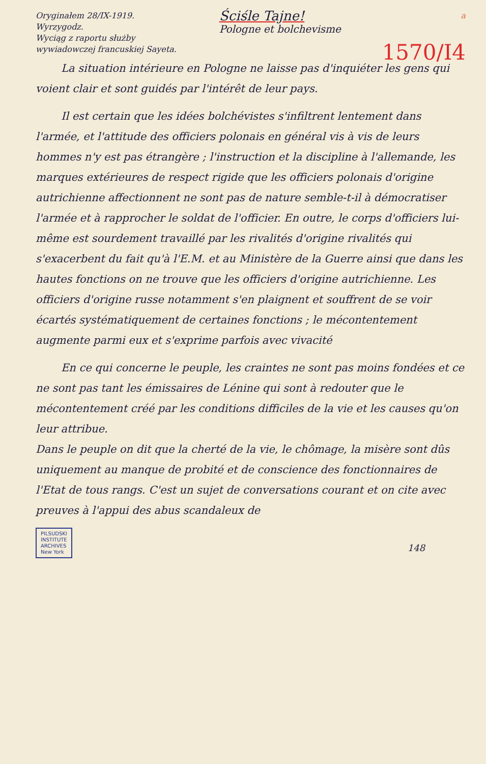Oryginałem 28/IX-1919. Wyrzygodz.
Wyciąg z raportu służby wywiadowczej francuskiej Sayeta.
Ściśle Tajne!
Pologne et bolchevisme
a
1570/I4
La situation intérieure en Pologne ne laisse pas d'inquiéter les gens qui voient clair et sont guidés par l'intérêt de leur pays.
Il est certain que les idées bolchévistes s'infiltrent lentement dans l'armée, et l'attitude des officiers polonais en général vis à vis de leurs hommes n'y est pas étrangère ; l'instruction et la discipline à l'allemande, les marques extérieures de respect rigide que les officiers polonais d'origine autrichienne affectionnent ne sont pas de nature semble-t-il à démocratiser l'armée et à rapprocher le soldat de l'officier. En outre, le corps d'officiers lui-même est sourdement travaillé par les rivalités d'origine rivalités qui s'exacerbent du fait qu'à l'E.M. et au Ministère de la Guerre ainsi que dans les hautes fonctions on ne trouve que les officiers d'origine autrichienne. Les officiers d'origine russe notamment s'en plaignent et souffrent de se voir écartés systématiquement de certaines fonctions ; le mécontentement augmente parmi eux et s'exprime parfois avec vivacité
En ce qui concerne le peuple, les craintes ne sont pas moins fondées et ce ne sont pas tant les émissaires de Lénine qui sont à redouter que le mécontentement créé par les conditions difficiles de la vie et les causes qu'on leur attribue.
Dans le peuple on dit que la cherté de la vie, le chômage, la misère sont dûs uniquement au manque de probité et de conscience des fonctionnaires de l'Etat de tous rangs. C'est un sujet de conversations courant et on cite avec preuves à l'appui des abus scandaleux de
PILSUDSKI
INSTITUTE
ARCHIVES
New York 148